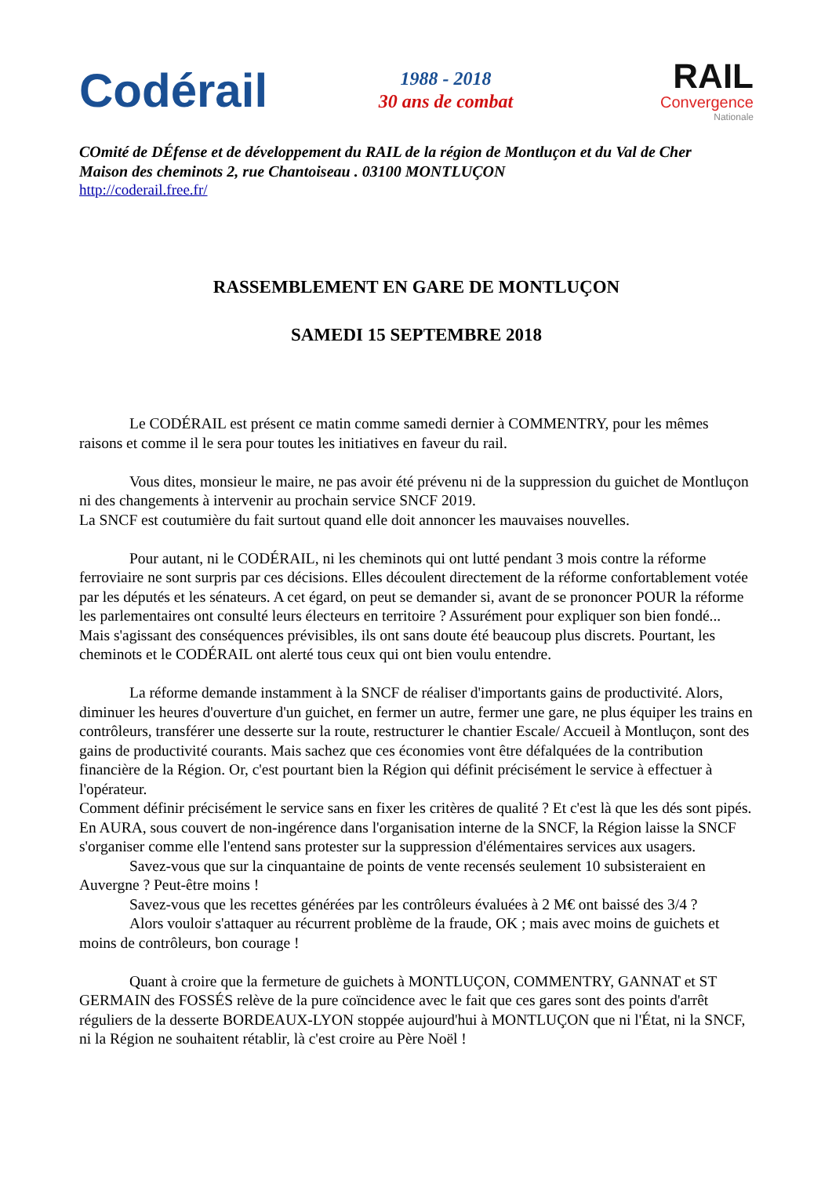Codérail
1988 - 2018
30 ans de combat
RAIL
Convergence
Nationale
COmité de DÉfense et de développement du RAIL de la région de Montluçon et du Val de Cher
Maison des cheminots 2, rue Chantoiseau . 03100 MONTLUÇON
http://coderail.free.fr/
RASSEMBLEMENT EN GARE DE MONTLUÇON
SAMEDI 15 SEPTEMBRE 2018
Le CODÉRAIL est présent ce matin comme samedi dernier à COMMENTRY, pour les mêmes raisons et comme il le sera pour toutes les initiatives en faveur du rail.
Vous dites, monsieur le maire, ne pas avoir été prévenu ni de la suppression du guichet de Montluçon ni des changements à intervenir au prochain service SNCF 2019.
La SNCF est coutumière du fait surtout quand elle doit annoncer les mauvaises nouvelles.
Pour autant, ni le CODÉRAIL, ni les cheminots qui ont lutté pendant 3 mois contre la réforme ferroviaire ne sont surpris par ces décisions. Elles découlent directement de la réforme confortablement votée par les députés et les sénateurs. A cet égard, on peut se demander si, avant de se prononcer POUR la réforme les parlementaires ont consulté leurs électeurs en territoire ? Assurément pour expliquer son bien fondé... Mais s'agissant des conséquences prévisibles, ils ont sans doute été beaucoup plus discrets. Pourtant, les cheminots et le CODÉRAIL ont alerté tous ceux qui ont bien voulu entendre.
La réforme demande instamment à la SNCF de réaliser d'importants gains de productivité. Alors, diminuer les heures d'ouverture d'un guichet, en fermer un autre, fermer une gare, ne plus équiper les trains en contrôleurs, transférer une desserte sur la route, restructurer le chantier Escale/ Accueil à Montluçon, sont des gains de productivité courants. Mais sachez que ces économies vont être défalquées de la contribution financière de la Région. Or, c'est pourtant bien la Région qui définit précisément le service à effectuer à l'opérateur.
Comment définir précisément le service sans en fixer les critères de qualité ? Et c'est là que les dés sont pipés. En AURA, sous couvert de non-ingérence dans l'organisation interne de la SNCF, la Région laisse la SNCF s'organiser comme elle l'entend sans protester sur la suppression d'élémentaires services aux usagers.
Savez-vous que sur la cinquantaine de points de vente recensés seulement 10 subsisteraient en Auvergne ? Peut-être moins !
Savez-vous que les recettes générées par les contrôleurs évaluées à 2 M€ ont baissé des 3/4 ?
Alors vouloir s'attaquer au récurrent problème de la fraude, OK ; mais avec moins de guichets et moins de contrôleurs, bon courage !
Quant à croire que la fermeture de guichets à MONTLUÇON, COMMENTRY, GANNAT et ST GERMAIN des FOSSÉS relève de la pure coïncidence avec le fait que ces gares sont des points d'arrêt réguliers de la desserte BORDEAUX-LYON stoppée aujourd'hui à MONTLUÇON que ni l'État, ni la SNCF, ni la Région ne souhaitent rétablir, là c'est croire au Père Noël !